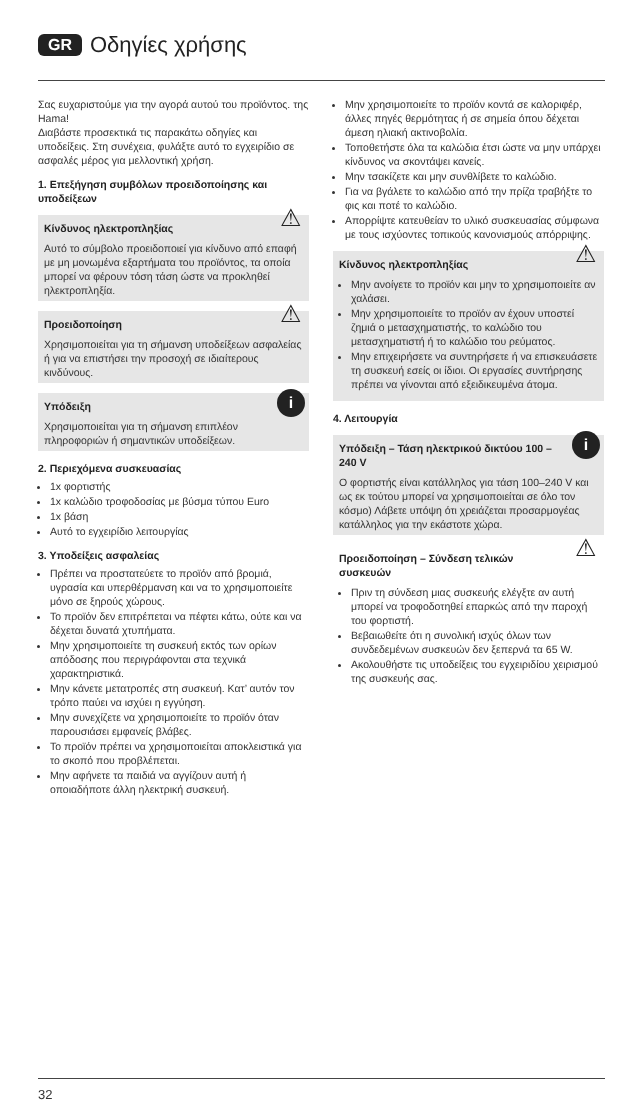GR Οδηγίες χρήσης
Σας ευχαριστούμε για την αγορά αυτού του προϊόντος. της Hama!
Διαβάστε προσεκτικά τις παρακάτω οδηγίες και υποδείξεις. Στη συνέχεια, φυλάξτε αυτό το εγχειρίδιο σε ασφαλές μέρος για μελλοντική χρήση.
1. Επεξήγηση συμβόλων προειδοποίησης και υποδείξεων
⚠
Κίνδυνος ηλεκτροπληξίας
Αυτό το σύμβολο προειδοποιεί για κίνδυνο από επαφή με μη μονωμένα εξαρτήματα του προϊόντος, τα οποία μπορεί να φέρουν τόση τάση ώστε να προκληθεί ηλεκτροπληξία.
⚠
Προειδοποίηση
Χρησιμοποιείται για τη σήμανση υποδείξεων ασφαλείας ή για να επιστήσει την προσοχή σε ιδιαίτερους κινδύνους.
i
Υπόδειξη
Χρησιμοποιείται για τη σήμανση επιπλέον πληροφοριών ή σημαντικών υποδείξεων.
2. Περιεχόμενα συσκευασίας
1x φορτιστής
1x καλώδιο τροφοδοσίας με βύσμα τύπου Euro
1x βάση
Αυτό το εγχειρίδιο λειτουργίας
3. Υποδείξεις ασφαλείας
Πρέπει να προστατεύετε το προϊόν από βρομιά, υγρασία και υπερθέρμανση και να το χρησιμοποιείτε μόνο σε ξηρούς χώρους.
Το προϊόν δεν επιτρέπεται να πέφτει κάτω, ούτε και να δέχεται δυνατά χτυπήματα.
Μην χρησιμοποιείτε τη συσκευή εκτός των ορίων απόδοσης που περιγράφονται στα τεχνικά χαρακτηριστικά.
Μην κάνετε μετατροπές στη συσκευή. Κατ’ αυτόν τον τρόπο παύει να ισχύει η εγγύηση.
Μην συνεχίζετε να χρησιμοποιείτε το προϊόν όταν παρουσιάσει εμφανείς βλάβες.
Το προϊόν πρέπει να χρησιμοποιείται αποκλειστικά για το σκοπό που προβλέπεται.
Μην αφήνετε τα παιδιά να αγγίζουν αυτή ή οποιαδήποτε άλλη ηλεκτρική συσκευή.
Μην χρησιμοποιείτε το προϊόν κοντά σε καλοριφέρ, άλλες πηγές θερμότητας ή σε σημεία όπου δέχεται άμεση ηλιακή ακτινοβολία.
Τοποθετήστε όλα τα καλώδια έτσι ώστε να μην υπάρχει κίνδυνος να σκοντάψει κανείς.
Μην τσακίζετε και μην συνθλίβετε το καλώδιο.
Για να βγάλετε το καλώδιο από την πρίζα τραβήξτε το φις και ποτέ το καλώδιο.
Απορρίψτε κατευθείαν το υλικό συσκευασίας σύμφωνα με τους ισχύοντες τοπικούς κανονισμούς απόρριψης.
⚠
Κίνδυνος ηλεκτροπληξίας
Μην ανοίγετε το προϊόν και μην το χρησιμοποιείτε αν χαλάσει.
Μην χρησιμοποιείτε το προϊόν αν έχουν υποστεί ζημιά ο μετασχηματιστής, το καλώδιο του μετασχηματιστή ή το καλώδιο του ρεύματος.
Μην επιχειρήσετε να συντηρήσετε ή να επισκευάσετε τη συσκευή εσείς οι ίδιοι. Οι εργασίες συντήρησης πρέπει να γίνονται από εξειδικευμένα άτομα.
4. Λειτουργία
i
Υπόδειξη – Τάση ηλεκτρικού δικτύου 100 – 240 V
Ο φορτιστής είναι κατάλληλος για τάση 100–240 V και ως εκ τούτου μπορεί να χρησιμοποιείται σε όλο τον κόσμο) Λάβετε υπόψη ότι χρειάζεται προσαρμογέας κατάλληλος για την εκάστοτε χώρα.
⚠
Προειδοποίηση – Σύνδεση τελικών συσκευών
Πριν τη σύνδεση μιας συσκευής ελέγξτε αν αυτή μπορεί να τροφοδοτηθεί επαρκώς από την παροχή του φορτιστή.
Βεβαιωθείτε ότι η συνολική ισχύς όλων των συνδεδεμένων συσκευών δεν ξεπερνά τα 65 W.
Ακολουθήστε τις υποδείξεις του εγχειριδίου χειρισμού της συσκευής σας.
32